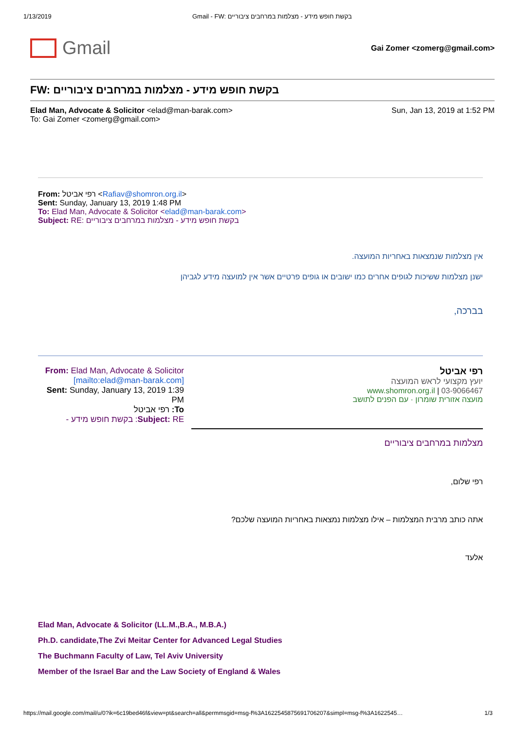1/13/2019 Gmail - FW: בקשת חופש מידע - מצלמות במרחבים ציבוריים
Gmail
Gai Zomer <zomerg@gmail.com>
FW: בקשת חופש מידע - מצלמות במרחבים ציבוריים
Elad Man, Advocate & Solicitor <elad@man-barak.com>
To: Gai Zomer <zomerg@gmail.com>
Sun, Jan 13, 2019 at 1:52 PM
From: רפי אביטל <Rafiav@shomron.org.il>
Sent: Sunday, January 13, 2019 1:48 PM
To: Elad Man, Advocate & Solicitor <elad@man-barak.com>
Subject: RE: בקשת חופש מידע - מצלמות במרחבים ציבוריים
אין מצלמות שנמצאות באחריות המועצה.
ישנן מצלמות ששיכות לגופים אחרים כמו ישובים או גופים פרטיים אשר אין למועצה מידע לגביהן
בברכה,
From: Elad Man, Advocate & Solicitor
[mailto:elad@man-barak.com]
Sent: Sunday, January 13, 2019 1:39 PM
To: רפי אביטל
Subject: RE: בקשת חופש מידע -
רפי אביטל
יועץ מקצועי לראש המועצה
www.shomron.org.il | 03-9066467
מועצה אזורית שומרון · עם הפנים לתושב
מצלמות במרחבים ציבוריים
רפי שלום,
אתה כותב מרבית המצלמות – אילו מצלמות נמצאות באחריות המועצה שלכם?
אלעד
Elad Man, Advocate & Solicitor (LL.M.,B.A., M.B.A.)
Ph.D. candidate,The Zvi Meitar Center for Advanced Legal Studies
The Buchmann Faculty of Law, Tel Aviv University
Member of the Israel Bar and the Law Society of England & Wales
https://mail.google.com/mail/u/0?ik=6c19bed46f&view=pt&search=all&permmsgid=msg-f%3A1622545875691706207&simpl=msg-f%3A1622545… 1/3